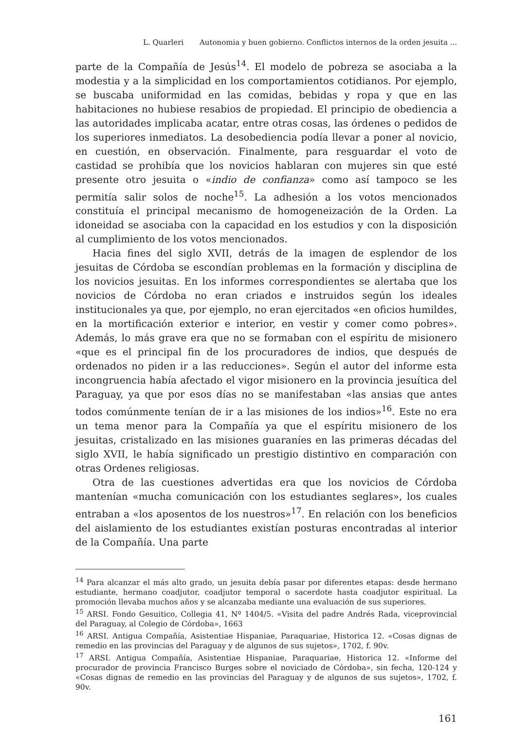L. Quarleri Autonomia y buen gobierno. Conflictos internos de la orden jesuita ...
parte de la Compañía de Jesús<sup>14</sup>. El modelo de pobreza se asociaba a la modestia y a la simplicidad en los comportamientos cotidianos. Por ejemplo, se buscaba uniformidad en las comidas, bebidas y ropa y que en las habitaciones no hubiese resabios de propiedad. El principio de obediencia a las autoridades implicaba acatar, entre otras cosas, las órdenes o pedidos de los superiores inmediatos. La desobediencia podía llevar a poner al novicio, en cuestión, en observación. Finalmente, para resguardar el voto de castidad se prohibía que los novicios hablaran con mujeres sin que esté presente otro jesuita o «indio de confianza» como así tampoco se les permitía salir solos de noche<sup>15</sup>. La adhesión a los votos mencionados constituía el principal mecanismo de homogeneización de la Orden. La idoneidad se asociaba con la capacidad en los estudios y con la disposición al cumplimiento de los votos mencionados.
Hacia fines del siglo XVII, detrás de la imagen de esplendor de los jesuitas de Córdoba se escondían problemas en la formación y disciplina de los novicios jesuitas. En los informes correspondientes se alertaba que los novicios de Córdoba no eran criados e instruidos según los ideales institucionales ya que, por ejemplo, no eran ejercitados «en oficios humildes, en la mortificación exterior e interior, en vestir y comer como pobres». Además, lo más grave era que no se formaban con el espíritu de misionero «que es el principal fin de los procuradores de indios, que después de ordenados no piden ir a las reducciones». Según el autor del informe esta incongruencia había afectado el vigor misionero en la provincia jesuítica del Paraguay, ya que por esos días no se manifestaban «las ansias que antes todos comúnmente tenían de ir a las misiones de los indios»<sup>16</sup>. Este no era un tema menor para la Compañía ya que el espíritu misionero de los jesuitas, cristalizado en las misiones guaraníes en las primeras décadas del siglo XVII, le había significado un prestigio distintivo en comparación con otras Ordenes religiosas.
Otra de las cuestiones advertidas era que los novicios de Córdoba mantenían «mucha comunicación con los estudiantes seglares», los cuales entraban a «los aposentos de los nuestros»<sup>17</sup>. En relación con los beneficios del aislamiento de los estudiantes existían posturas encontradas al interior de la Compañía. Una parte
<sup>14</sup> Para alcanzar el más alto grado, un jesuita debía pasar por diferentes etapas: desde hermano estudiante, hermano coadjutor, coadjutor temporal o sacerdote hasta coadjutor espiritual. La promoción llevaba muchos años y se alcanzaba mediante una evaluación de sus superiores.
<sup>15</sup> ARSI. Fondo Gesuitico, Collegia 41, Nº 1404/5. «Visita del padre Andrés Rada, viceprovincial del Paraguay, al Colegio de Córdoba», 1663
<sup>16</sup> ARSI. Antigua Compañía, Asistentiae Hispaniae, Paraquariae, Historica 12. «Cosas dignas de remedio en las provincias del Paraguay y de algunos de sus sujetos», 1702, f. 90v.
<sup>17</sup> ARSI. Antigua Compañía, Asistentiae Hispaniae, Paraquariae, Historica 12. «Informe del procurador de provincia Francisco Burges sobre el noviciado de Córdoba», sin fecha, 120-124 y «Cosas dignas de remedio en las provincias del Paraguay y de algunos de sus sujetos», 1702, f. 90v.
161